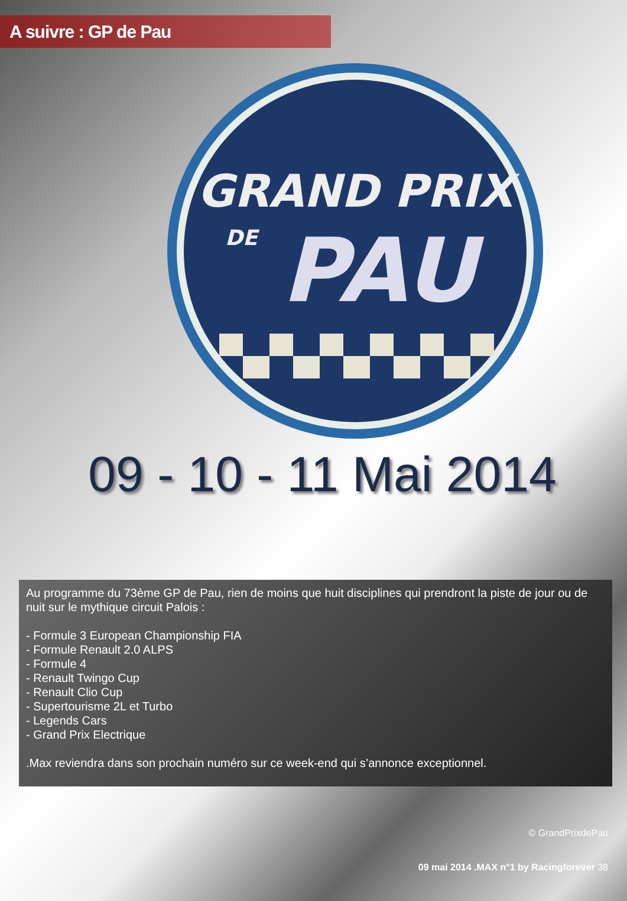A suivre : GP de Pau
GRAND PRIX
DE
PAU
09 - 10 - 11 Mai 2014
Au programme du 73ème GP de Pau, rien de moins que huit disciplines qui prendront la piste de jour ou de nuit sur le mythique circuit Palois :
- Formule 3 European Championship FIA
- Formule Renault 2.0 ALPS
- Formule 4
- Renault Twingo Cup
- Renault Clio Cup
- Supertourisme 2L et Turbo
- Legends Cars
- Grand Prix Electrique
.Max reviendra dans son prochain numéro sur ce week-end qui s’annonce exceptionnel.
© GrandPrixdePau
09 mai 2014 .MAX n°1 by Racingforever 38